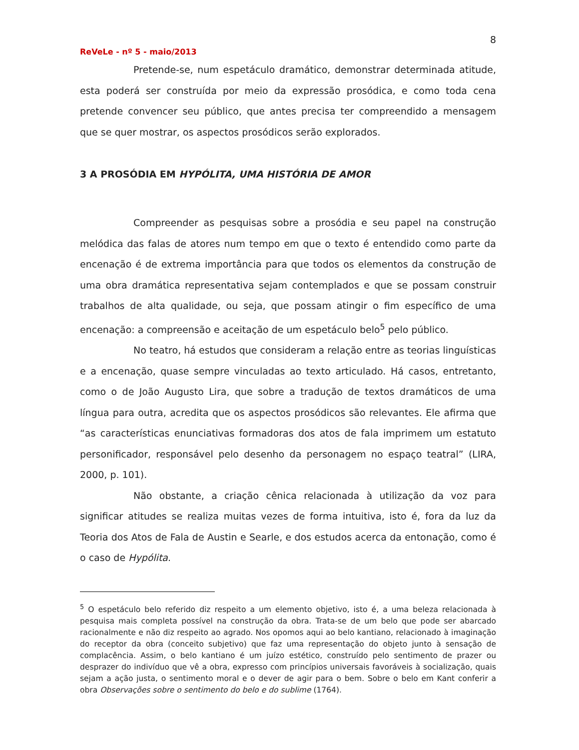8
ReVeLe - nº 5 - maio/2013
Pretende-se, num espetáculo dramático, demonstrar determinada atitude, esta poderá ser construída por meio da expressão prosódica, e como toda cena pretende convencer seu público, que antes precisa ter compreendido a mensagem que se quer mostrar, os aspectos prosódicos serão explorados.
3 A PROSÓDIA EM HYPÓLITA, UMA HISTÓRIA DE AMOR
Compreender as pesquisas sobre a prosódia e seu papel na construção melódica das falas de atores num tempo em que o texto é entendido como parte da encenação é de extrema importância para que todos os elementos da construção de uma obra dramática representativa sejam contemplados e que se possam construir trabalhos de alta qualidade, ou seja, que possam atingir o fim específico de uma encenação: a compreensão e aceitação de um espetáculo belo<sup>5</sup> pelo público.
No teatro, há estudos que consideram a relação entre as teorias linguísticas e a encenação, quase sempre vinculadas ao texto articulado. Há casos, entretanto, como o de João Augusto Lira, que sobre a tradução de textos dramáticos de uma língua para outra, acredita que os aspectos prosódicos são relevantes. Ele afirma que “as características enunciativas formadoras dos atos de fala imprimem um estatuto personificador, responsável pelo desenho da personagem no espaço teatral” (LIRA, 2000, p. 101).
Não obstante, a criação cênica relacionada à utilização da voz para significar atitudes se realiza muitas vezes de forma intuitiva, isto é, fora da luz da Teoria dos Atos de Fala de Austin e Searle, e dos estudos acerca da entonação, como é o caso de Hypólita.
<sup>5</sup> O espetáculo belo referido diz respeito a um elemento objetivo, isto é, a uma beleza relacionada à pesquisa mais completa possível na construção da obra. Trata-se de um belo que pode ser abarcado racionalmente e não diz respeito ao agrado. Nos opomos aqui ao belo kantiano, relacionado à imaginação do receptor da obra (conceito subjetivo) que faz uma representação do objeto junto à sensação de complacência. Assim, o belo kantiano é um juízo estético, construído pelo sentimento de prazer ou desprazer do indivíduo que vê a obra, expresso com princípios universais favoráveis à socialização, quais sejam a ação justa, o sentimento moral e o dever de agir para o bem. Sobre o belo em Kant conferir a obra Observações sobre o sentimento do belo e do sublime (1764).